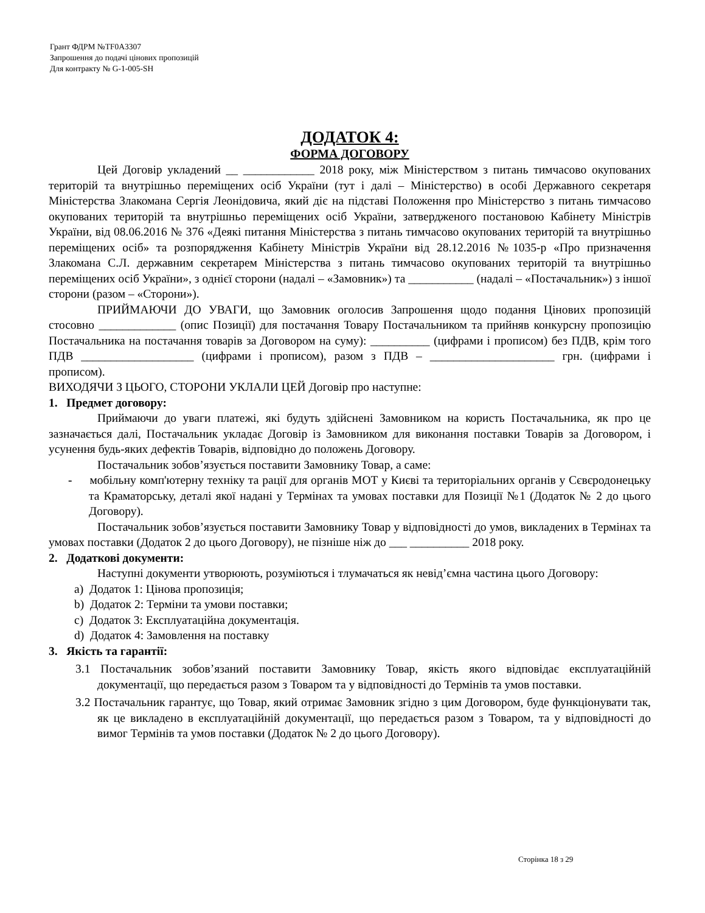Грант ФДРМ №TF0A3307
Запрошення до подачі цінових пропозицій
Для контракту № G-1-005-SH
ДОДАТОК 4:
ФОРМА ДОГОВОРУ
Цей Договір укладений __ ____________ 2018 року, між Міністерством з питань тимчасово окупованих територій та внутрішньо переміщених осіб України (тут і далі – Міністерство) в особі Державного секретаря Міністерства Злакомана Сергія Леонідовича, який діє на підставі Положення про Міністерство з питань тимчасово окупованих територій та внутрішньо переміщених осіб України, затвердженого постановою Кабінету Міністрів України, від 08.06.2016 № 376 «Деякі питання Міністерства з питань тимчасово окупованих територій та внутрішньо переміщених осіб» та розпорядження Кабінету Міністрів України від 28.12.2016 №1035-р «Про призначення Злакомана С.Л. державним секретарем Міністерства з питань тимчасово окупованих територій та внутрішньо переміщених осіб України», з однієї сторони (надалі – «Замовник») та ___________ (надалі – «Постачальник») з іншої сторони (разом – «Сторони»).
ПРИЙМАЮЧИ ДО УВАГИ, що Замовник оголосив Запрошення щодо подання Цінових пропозицій стосовно _____________ (опис Позиції) для постачання Товару Постачальником та прийняв конкурсну пропозицію Постачальника на постачання товарів за Договором на суму): __________ (цифрами і прописом) без ПДВ, крім того ПДВ ___________________ (цифрами і прописом), разом з ПДВ – _____________________ грн. (цифрами і прописом).
ВИХОДЯЧИ З ЦЬОГО, СТОРОНИ УКЛАЛИ ЦЕЙ Договір про наступне:
1. Предмет договору:
Приймаючи до уваги платежі, які будуть здійснені Замовником на користь Постачальника, як про це зазначається далі, Постачальник укладає Договір із Замовником для виконання поставки Товарів за Договором, і усунення будь-яких дефектів Товарів, відповідно до положень Договору.
Постачальник зобов’язується поставити Замовнику Товар, а саме:
- мобільну комп'ютерну техніку та рації для органів МОТ у Києві та територіальних органів у Сєвєродонецьку та Краматорську, деталі якої надані у Термінах та умовах поставки для Позиції №1 (Додаток № 2 до цього Договору).
Постачальник зобов’язується поставити Замовнику Товар у відповідності до умов, викладених в Термінах та умовах поставки (Додаток 2 до цього Договору), не пізніше ніж до ___ __________ 2018 року.
2. Додаткові документи:
Наступні документи утворюють, розуміються і тлумачаться як невід’ємна частина цього Договору:
a) Додаток 1: Цінова пропозиція;
b) Додаток 2: Терміни та умови поставки;
c) Додаток 3: Експлуатаційна документація.
d) Додаток 4: Замовлення на поставку
3. Якість та гарантії:
3.1 Постачальник зобов’язаний поставити Замовнику Товар, якість якого відповідає експлуатаційній документації, що передається разом з Товаром та у відповідності до Термінів та умов поставки.
3.2 Постачальник гарантує, що Товар, який отримає Замовник згідно з цим Договором, буде функціонувати так, як це викладено в експлуатаційній документації, що передається разом з Товаром, та у відповідності до вимог Термінів та умов поставки (Додаток № 2 до цього Договору).
Сторінка 18 з 29